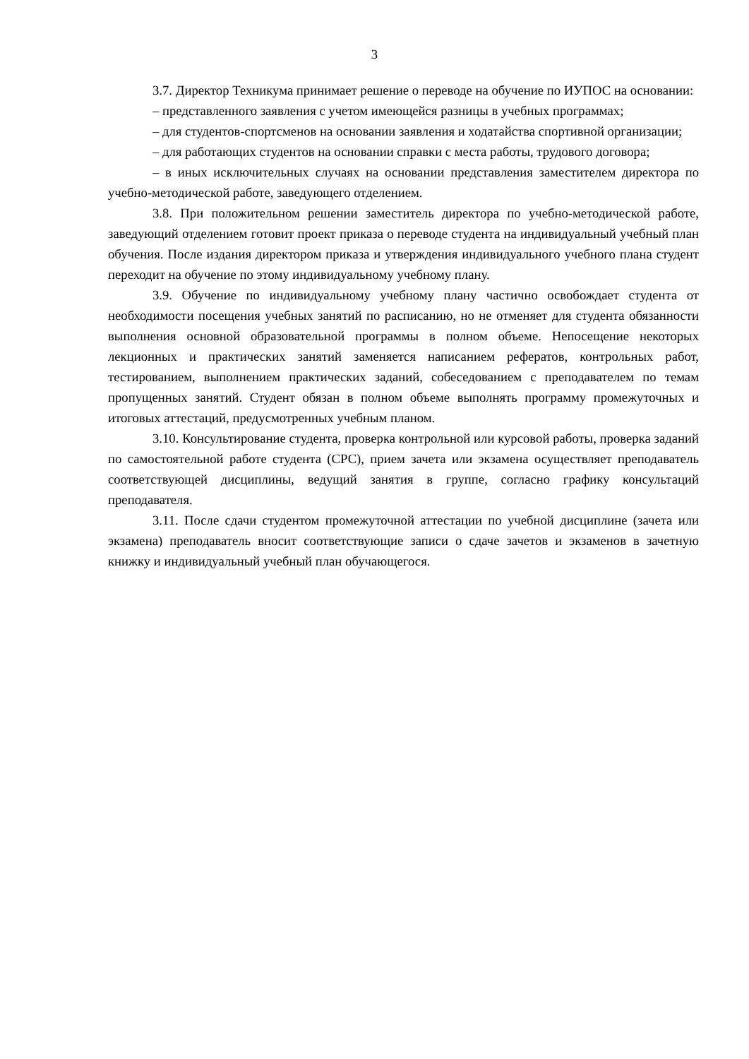3
3.7. Директор Техникума принимает решение о переводе на обучение по ИУПОС на основании:
– представленного заявления с учетом имеющейся разницы в учебных программах;
– для студентов-спортсменов на основании заявления и ходатайства спортивной организации;
– для работающих студентов на основании справки с места работы, трудового договора;
– в иных исключительных случаях на основании представления заместителем директора по учебно-методической работе, заведующего отделением.
3.8. При положительном решении заместитель директора по учебно-методической работе, заведующий отделением готовит проект приказа о переводе студента на индивидуальный учебный план обучения. После издания директором приказа и утверждения индивидуального учебного плана студент переходит на обучение по этому индивидуальному учебному плану.
3.9. Обучение по индивидуальному учебному плану частично освобождает студента от необходимости посещения учебных занятий по расписанию, но не отменяет для студента обязанности выполнения основной образовательной программы в полном объеме. Непосещение некоторых лекционных и практических занятий заменяется написанием рефератов, контрольных работ, тестированием, выполнением практических заданий, собеседованием с преподавателем по темам пропущенных занятий. Студент обязан в полном объеме выполнять программу промежуточных и итоговых аттестаций, предусмотренных учебным планом.
3.10. Консультирование студента, проверка контрольной или курсовой работы, проверка заданий по самостоятельной работе студента (СРС), прием зачета или экзамена осуществляет преподаватель соответствующей дисциплины, ведущий занятия в группе, согласно графику консультаций преподавателя.
3.11. После сдачи студентом промежуточной аттестации по учебной дисциплине (зачета или экзамена) преподаватель вносит соответствующие записи о сдаче зачетов и экзаменов в зачетную книжку и индивидуальный учебный план обучающегося.